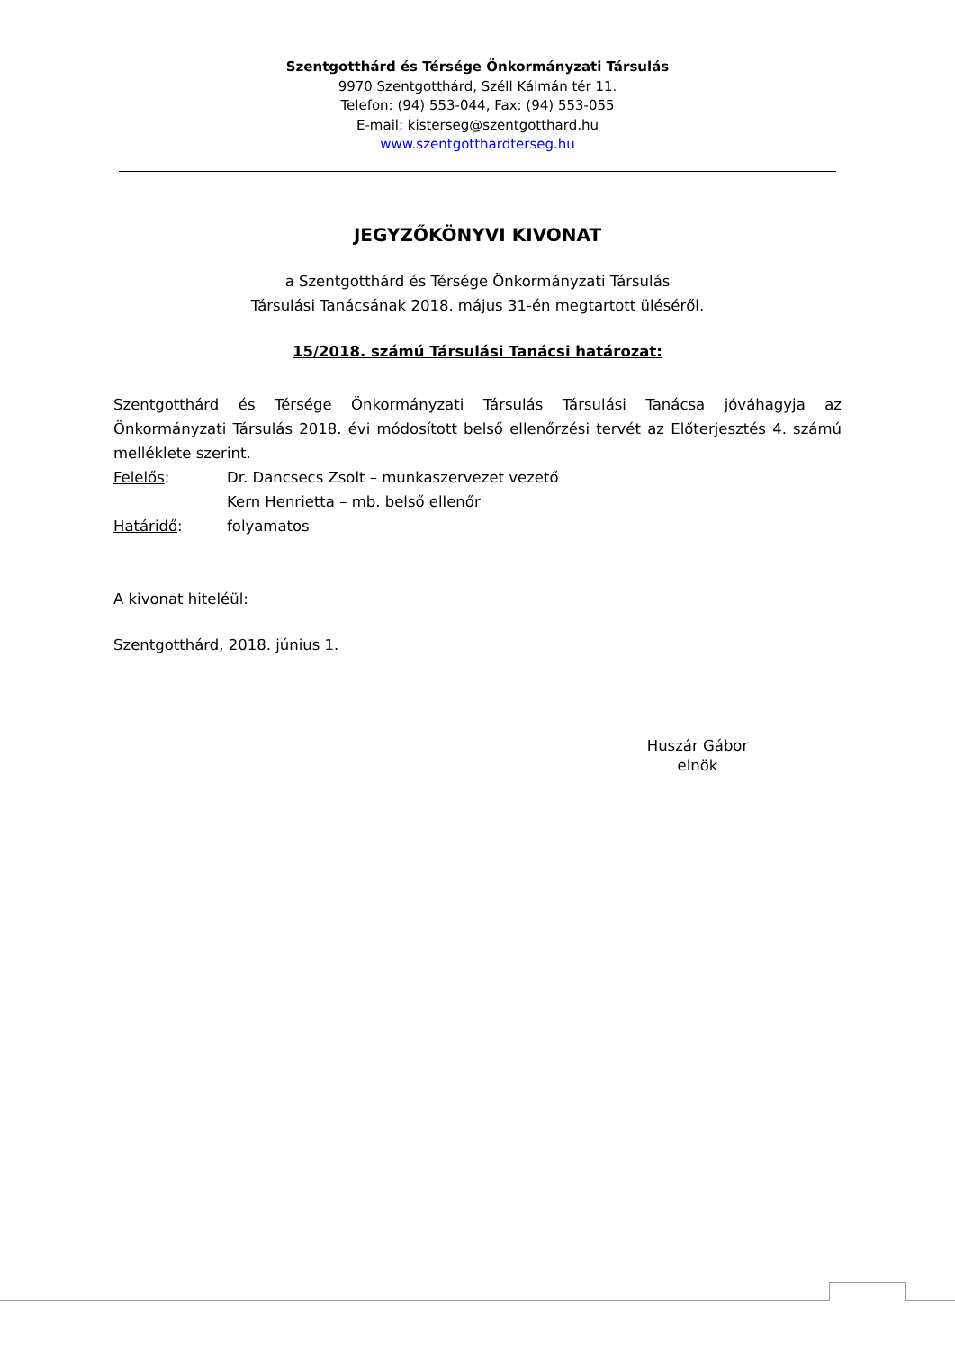Szentgotthárd és Térsége Önkormányzati Társulás
9970 Szentgotthárd, Széll Kálmán tér 11.
Telefon: (94) 553-044, Fax: (94) 553-055
E-mail: kisterseg@szentgotthard.hu
www.szentgotthardterseg.hu
JEGYZŐKÖNYVI KIVONAT
a Szentgotthárd és Térsége Önkormányzati Társulás
Társulási Tanácsának 2018. május 31-én megtartott üléséről.
15/2018. számú Társulási Tanácsi határozat:
Szentgotthárd és Térsége Önkormányzati Társulás Társulási Tanácsa jóváhagyja az Önkormányzati Társulás 2018. évi módosított belső ellenőrzési tervét az Előterjesztés 4. számú melléklete szerint.
Felelős: Dr. Dancsecs Zsolt – munkaszervezet vezető
Kern Henrietta – mb. belső ellenőr
Határidő: folyamatos
A kivonat hiteléül:
Szentgotthárd, 2018. június 1.
Huszár Gábor
elnök